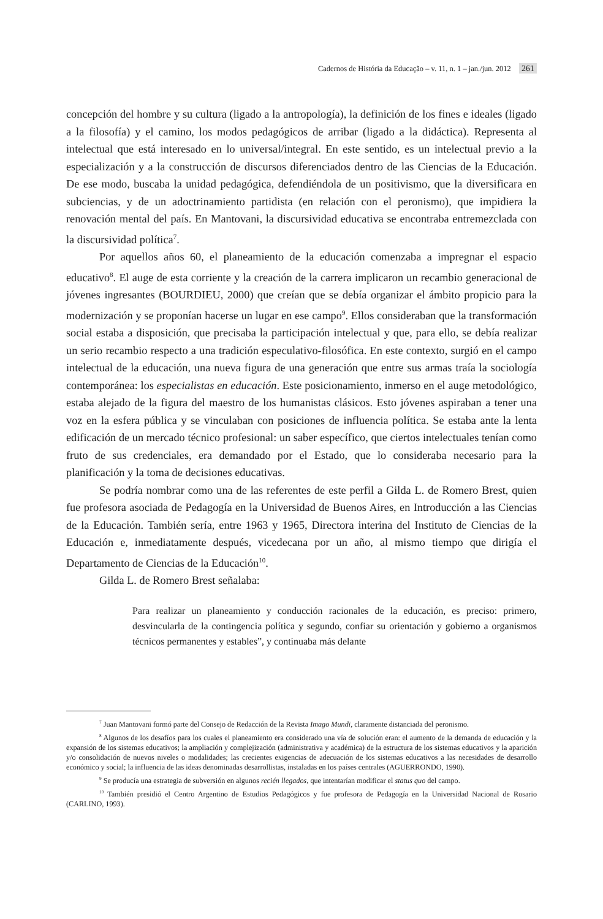Cadernos de História da Educação – v. 11, n. 1 – jan./jun. 2012 261
concepción del hombre y su cultura (ligado a la antropología), la definición de los fines e ideales (ligado a la filosofía) y el camino, los modos pedagógicos de arribar (ligado a la didáctica). Representa al intelectual que está interesado en lo universal/integral. En este sentido, es un intelectual previo a la especialización y a la construcción de discursos diferenciados dentro de las Ciencias de la Educación. De ese modo, buscaba la unidad pedagógica, defendiéndola de un positivismo, que la diversificara en subciencias, y de un adoctrinamiento partidista (en relación con el peronismo), que impidiera la renovación mental del país. En Mantovani, la discursividad educativa se encontraba entremezclada con la discursividad política<sup>7</sup>.
Por aquellos años 60, el planeamiento de la educación comenzaba a impregnar el espacio educativo<sup>8</sup>. El auge de esta corriente y la creación de la carrera implicaron un recambio generacional de jóvenes ingresantes (BOURDIEU, 2000) que creían que se debía organizar el ámbito propicio para la modernización y se proponían hacerse un lugar en ese campo<sup>9</sup>. Ellos consideraban que la transformación social estaba a disposición, que precisaba la participación intelectual y que, para ello, se debía realizar un serio recambio respecto a una tradición especulativo-filosófica. En este contexto, surgió en el campo intelectual de la educación, una nueva figura de una generación que entre sus armas traía la sociología contemporánea: los especialistas en educación. Este posicionamiento, inmerso en el auge metodológico, estaba alejado de la figura del maestro de los humanistas clásicos. Esto jóvenes aspiraban a tener una voz en la esfera pública y se vinculaban con posiciones de influencia política. Se estaba ante la lenta edificación de un mercado técnico profesional: un saber específico, que ciertos intelectuales tenían como fruto de sus credenciales, era demandado por el Estado, que lo consideraba necesario para la planificación y la toma de decisiones educativas.
Se podría nombrar como una de las referentes de este perfil a Gilda L. de Romero Brest, quien fue profesora asociada de Pedagogía en la Universidad de Buenos Aires, en Introducción a las Ciencias de la Educación. También sería, entre 1963 y 1965, Directora interina del Instituto de Ciencias de la Educación e, inmediatamente después, vicedecana por un año, al mismo tiempo que dirigía el Departamento de Ciencias de la Educación<sup>10</sup>.
Gilda L. de Romero Brest señalaba:
Para realizar un planeamiento y conducción racionales de la educación, es preciso: primero, desvincularla de la contingencia política y segundo, confiar su orientación y gobierno a organismos técnicos permanentes y estables”, y continuaba más delante
<sup>7</sup> Juan Mantovani formó parte del Consejo de Redacción de la Revista Imago Mundi, claramente distanciada del peronismo.
<sup>8</sup> Algunos de los desafíos para los cuales el planeamiento era considerado una vía de solución eran: el aumento de la demanda de educación y la expansión de los sistemas educativos; la ampliación y complejización (administrativa y académica) de la estructura de los sistemas educativos y la aparición y/o consolidación de nuevos niveles o modalidades; las crecientes exigencias de adecuación de los sistemas educativos a las necesidades de desarrollo económico y social; la influencia de las ideas denominadas desarrollistas, instaladas en los países centrales (AGUERRONDO, 1990).
<sup>9</sup> Se producía una estrategia de subversión en algunos recién llegados, que intentarían modificar el status quo del campo.
<sup>10</sup> También presidió el Centro Argentino de Estudios Pedagógicos y fue profesora de Pedagogía en la Universidad Nacional de Rosario (CARLINO, 1993).